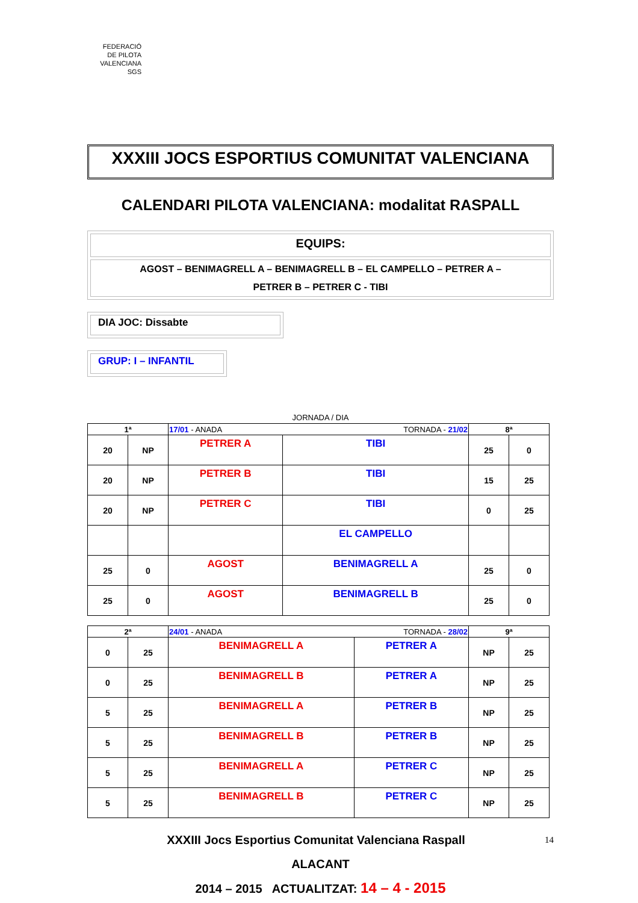FEDERACIÓ
DE PILOTA
VALENCIANA
SGS
XXXIII JOCS ESPORTIUS COMUNITAT VALENCIANA
CALENDARI PILOTA VALENCIANA: modalitat RASPALL
EQUIPS:
AGOST – BENIMAGRELL A – BENIMAGRELL B – EL CAMPELLO – PETRER A –
PETRER B – PETRER C - TIBI
DIA JOC: Dissabte
GRUP: I – INFANTIL
JORNADA / DIA
| 1ª | | 17/01 - ANADA TORNADA - 21/02 | | 8ª | |
| 20 | NP | PETRER A | TIBI | 25 | 0 |
| 20 | NP | PETRER B | TIBI | 15 | 25 |
| 20 | NP | PETRER C | TIBI | 0 | 25 |
| | | | EL CAMPELLO | | |
| 25 | 0 | AGOST | BENIMAGRELL A | 25 | 0 |
| 25 | 0 | AGOST | BENIMAGRELL B | 25 | 0 |
| 2ª | | 24/01 - ANADA TORNADA - 28/02 | | 9ª | |
| 0 | 25 | BENIMAGRELL A | PETRER A | NP | 25 |
| 0 | 25 | BENIMAGRELL B | PETRER A | NP | 25 |
| 5 | 25 | BENIMAGRELL A | PETRER B | NP | 25 |
| 5 | 25 | BENIMAGRELL B | PETRER B | NP | 25 |
| 5 | 25 | BENIMAGRELL A | PETRER C | NP | 25 |
| 5 | 25 | BENIMAGRELL B | PETRER C | NP | 25 |
XXXIII Jocs Esportius Comunitat Valenciana Raspall 14
ALACANT
2014 – 2015 ACTUALITZAT: 14 – 4 - 2015